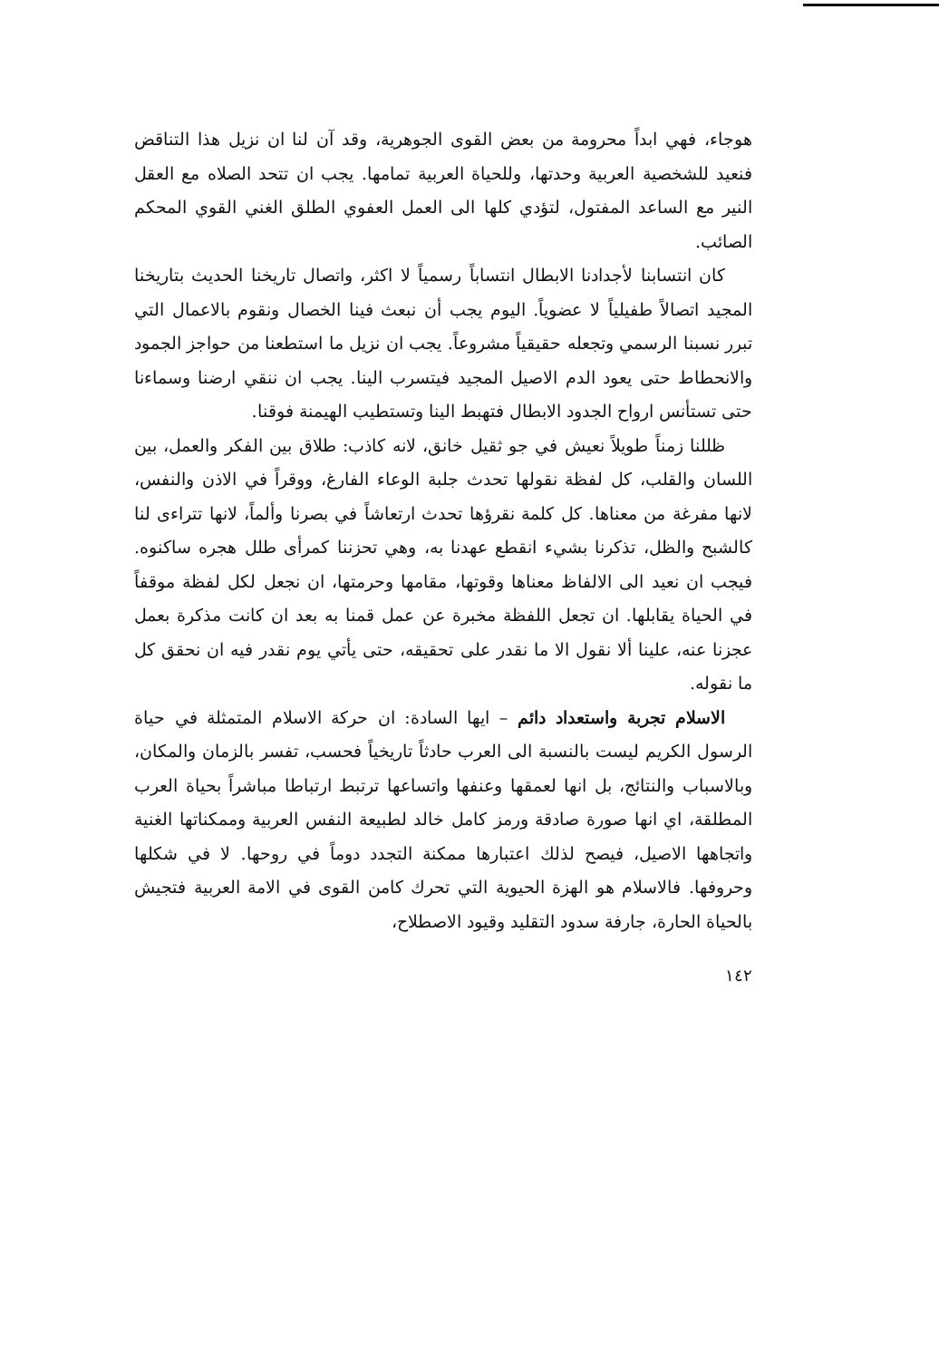هوجاء، فهي ابداً محرومة من بعض القوى الجوهرية، وقد آن لنا ان نزيل هذا التناقض فنعيد للشخصية العربية وحدتها، وللحياة العربية تمامها. يجب ان تتحد الصلاه مع العقل النير مع الساعد المفتول، لتؤدي كلها الى العمل العفوي الطلق الغني القوي المحكم الصائب.
كان انتسابنا لأجدادنا الابطال انتساباً رسمياً لا اكثر، واتصال تاريخنا الحديث بتاريخنا المجيد اتصالاً طفيلياً لا عضوياً. اليوم يجب أن نبعث فينا الخصال ونقوم بالاعمال التي تبرر نسبنا الرسمي وتجعله حقيقياً مشروعاً. يجب ان نزيل ما استطعنا من حواجز الجمود والانحطاط حتى يعود الدم الاصيل المجيد فيتسرب الينا. يجب ان ننقي ارضنا وسماءنا حتى تستأنس ارواح الجدود الابطال فتهبط الينا وتستطيب الهيمنة فوقنا.
ظللنا زمناً طويلاً نعيش في جو ثقيل خانق، لانه كاذب: طلاق بين الفكر والعمل، بين اللسان والقلب، كل لفظة نقولها تحدث جلبة الوعاء الفارغ، ووقراً في الاذن والنفس، لانها مفرغة من معناها. كل كلمة نقرؤها تحدث ارتعاشاً في بصرنا وألماً، لانها تتراءى لنا كالشبح والظل، تذكرنا بشيء انقطع عهدنا به، وهي تحزننا كمرأى طلل هجره ساكنوه. فيجب ان نعيد الى الالفاظ معناها وقوتها، مقامها وحرمتها، ان نجعل لكل لفظة موقفاً في الحياة يقابلها. ان تجعل اللفظة مخبرة عن عمل قمنا به بعد ان كانت مذكرة بعمل عجزنا عنه، علينا ألا نقول الا ما نقدر على تحقيقه، حتى يأتي يوم نقدر فيه ان نحقق كل ما نقوله.
الاسلام تجربة واستعداد دائم – ايها السادة: ان حركة الاسلام المتمثلة في حياة الرسول الكريم ليست بالنسبة الى العرب حادثاً تاريخياً فحسب، تفسر بالزمان والمكان، وبالاسباب والنتائج، بل انها لعمقها وعنفها واتساعها ترتبط ارتباطا مباشراً بحياة العرب المطلقة، اي انها صورة صادقة ورمز كامل خالد لطبيعة النفس العربية وممكناتها الغنية واتجاهها الاصيل، فيصح لذلك اعتبارها ممكنة التجدد دوماً في روحها. لا في شكلها وحروفها. فالاسلام هو الهزة الحيوية التي تحرك كامن القوى في الامة العربية فتجيش بالحياة الحارة، جارفة سدود التقليد وقيود الاصطلاح،
١٤٢